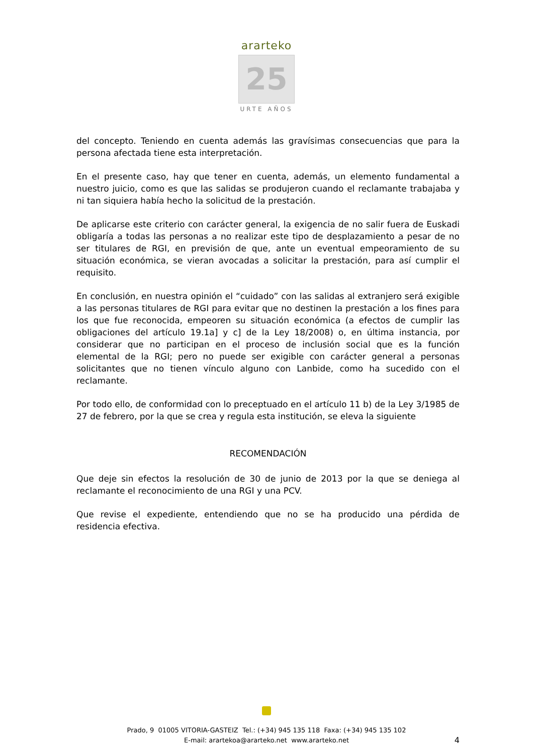ararteko
25
URTE AÑOS
del concepto. Teniendo en cuenta además las gravísimas consecuencias que para la persona afectada tiene esta interpretación.
En el presente caso, hay que tener en cuenta, además, un elemento fundamental a nuestro juicio, como es que las salidas se produjeron cuando el reclamante trabajaba y ni tan siquiera había hecho la solicitud de la prestación.
De aplicarse este criterio con carácter general, la exigencia de no salir fuera de Euskadi obligaría a todas las personas a no realizar este tipo de desplazamiento a pesar de no ser titulares de RGI, en previsión de que, ante un eventual empeoramiento de su situación económica, se vieran avocadas a solicitar la prestación, para así cumplir el requisito.
En conclusión, en nuestra opinión el “cuidado” con las salidas al extranjero será exigible a las personas titulares de RGI para evitar que no destinen la prestación a los fines para los que fue reconocida, empeoren su situación económica (a efectos de cumplir las obligaciones del artículo 19.1a] y c] de la Ley 18/2008) o, en última instancia, por considerar que no participan en el proceso de inclusión social que es la función elemental de la RGI; pero no puede ser exigible con carácter general a personas solicitantes que no tienen vínculo alguno con Lanbide, como ha sucedido con el reclamante.
Por todo ello, de conformidad con lo preceptuado en el artículo 11 b) de la Ley 3/1985 de 27 de febrero, por la que se crea y regula esta institución, se eleva la siguiente
RECOMENDACIÓN
Que deje sin efectos la resolución de 30 de junio de 2013 por la que se deniega al reclamante el reconocimiento de una RGI y una PCV.
Que revise el expediente, entendiendo que no se ha producido una pérdida de residencia efectiva.
Prado, 9 01005 VITORIA-GASTEIZ Tel.: (+34) 945 135 118 Faxa: (+34) 945 135 102
E-mail: arartekoa@ararteko.net www.ararteko.net
4